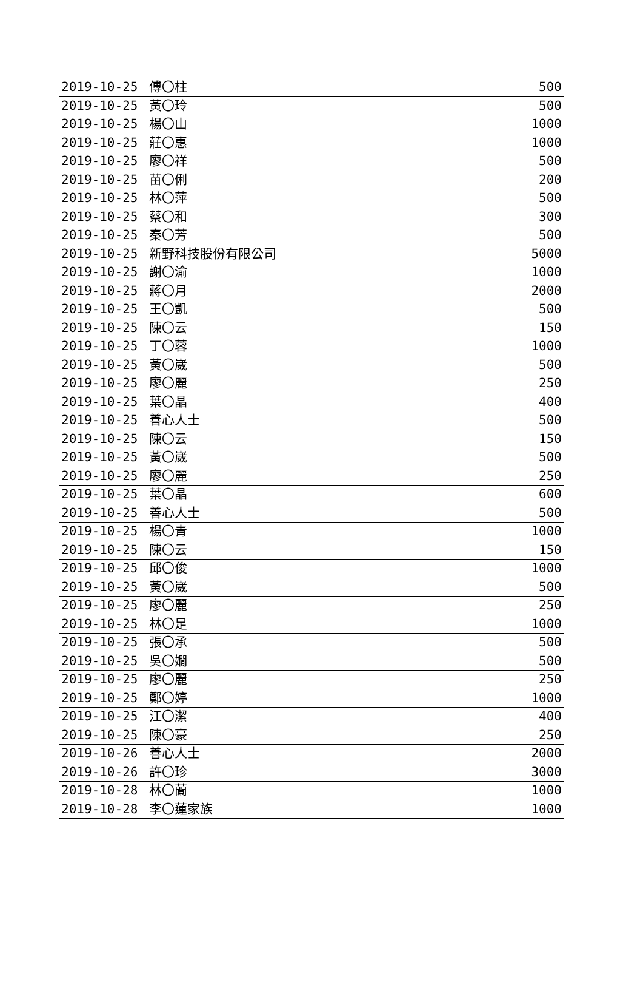| 2019-10-25 | 傅〇柱 | 500 |
| 2019-10-25 | 黃〇玲 | 500 |
| 2019-10-25 | 楊〇山 | 1000 |
| 2019-10-25 | 莊〇惠 | 1000 |
| 2019-10-25 | 廖〇祥 | 500 |
| 2019-10-25 | 苗〇俐 | 200 |
| 2019-10-25 | 林〇萍 | 500 |
| 2019-10-25 | 蔡〇和 | 300 |
| 2019-10-25 | 秦〇芳 | 500 |
| 2019-10-25 | 新野科技股份有限公司 | 5000 |
| 2019-10-25 | 謝〇渝 | 1000 |
| 2019-10-25 | 蔣〇月 | 2000 |
| 2019-10-25 | 王〇凱 | 500 |
| 2019-10-25 | 陳〇云 | 150 |
| 2019-10-25 | 丁〇蓉 | 1000 |
| 2019-10-25 | 黃〇崴 | 500 |
| 2019-10-25 | 廖〇麗 | 250 |
| 2019-10-25 | 葉〇晶 | 400 |
| 2019-10-25 | 善心人士 | 500 |
| 2019-10-25 | 陳〇云 | 150 |
| 2019-10-25 | 黃〇崴 | 500 |
| 2019-10-25 | 廖〇麗 | 250 |
| 2019-10-25 | 葉〇晶 | 600 |
| 2019-10-25 | 善心人士 | 500 |
| 2019-10-25 | 楊〇青 | 1000 |
| 2019-10-25 | 陳〇云 | 150 |
| 2019-10-25 | 邱〇俊 | 1000 |
| 2019-10-25 | 黃〇崴 | 500 |
| 2019-10-25 | 廖〇麗 | 250 |
| 2019-10-25 | 林〇足 | 1000 |
| 2019-10-25 | 張〇承 | 500 |
| 2019-10-25 | 吳〇嫺 | 500 |
| 2019-10-25 | 廖〇麗 | 250 |
| 2019-10-25 | 鄭〇婷 | 1000 |
| 2019-10-25 | 江〇潔 | 400 |
| 2019-10-25 | 陳〇豪 | 250 |
| 2019-10-26 | 善心人士 | 2000 |
| 2019-10-26 | 許〇珍 | 3000 |
| 2019-10-28 | 林〇蘭 | 1000 |
| 2019-10-28 | 李〇蓮家族 | 1000 |